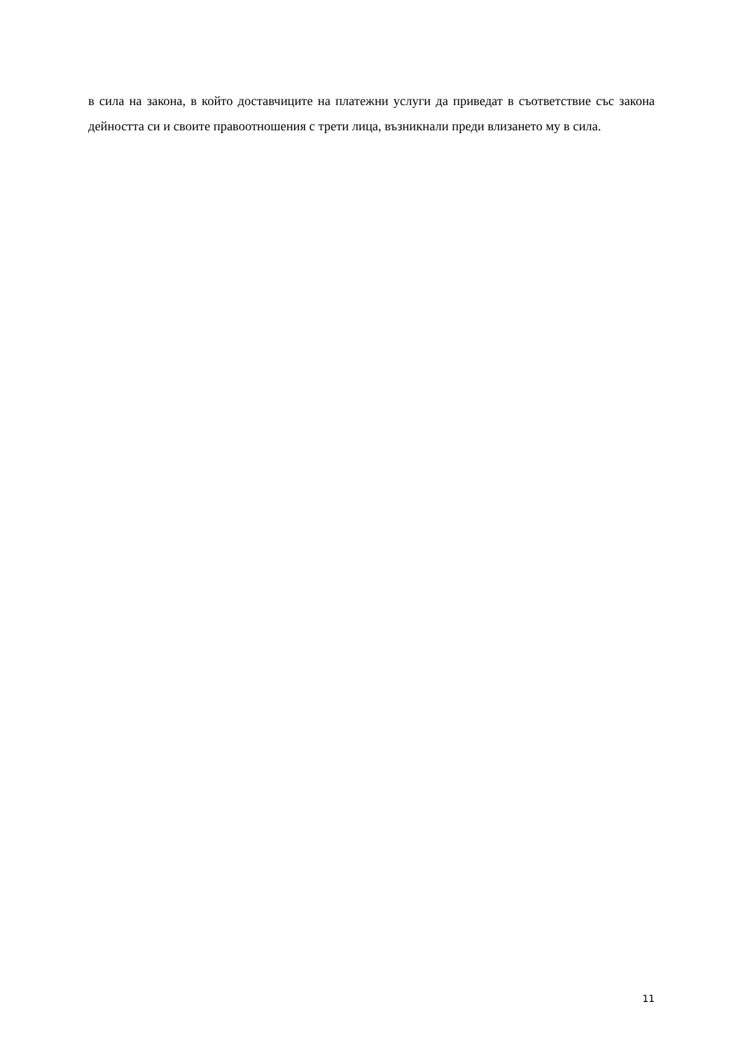в сила на закона, в който доставчиците на платежни услуги да приведат в съответствие със закона дейността си и своите правоотношения с трети лица, възникнали преди влизането му в сила.
11